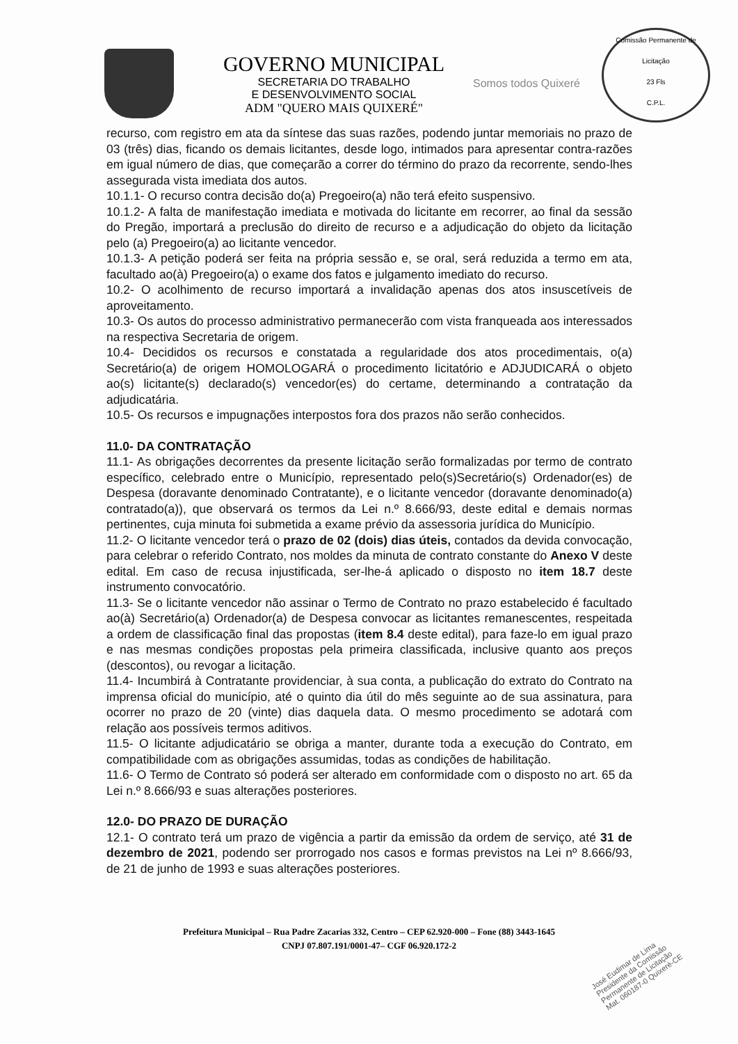GOVERNO MUNICIPAL
SECRETARIA DO TRABALHO
E DESENVOLVIMENTO SOCIAL
ADM "QUERO MAIS QUIXERÉ"
Somos todos Quixeré
Comissão Permanente de Licitação
23 Fls
C.P.L.
recurso, com registro em ata da síntese das suas razões, podendo juntar memoriais no prazo de 03 (três) dias, ficando os demais licitantes, desde logo, intimados para apresentar contra-razões em igual número de dias, que começarão a correr do término do prazo da recorrente, sendo-lhes assegurada vista imediata dos autos.
10.1.1- O recurso contra decisão do(a) Pregoeiro(a) não terá efeito suspensivo.
10.1.2- A falta de manifestação imediata e motivada do licitante em recorrer, ao final da sessão do Pregão, importará a preclusão do direito de recurso e a adjudicação do objeto da licitação pelo (a) Pregoeiro(a) ao licitante vencedor.
10.1.3- A petição poderá ser feita na própria sessão e, se oral, será reduzida a termo em ata, facultado ao(à) Pregoeiro(a) o exame dos fatos e julgamento imediato do recurso.
10.2- O acolhimento de recurso importará a invalidação apenas dos atos insuscetíveis de aproveitamento.
10.3- Os autos do processo administrativo permanecerão com vista franqueada aos interessados na respectiva Secretaria de origem.
10.4- Decididos os recursos e constatada a regularidade dos atos procedimentais, o(a) Secretário(a) de origem HOMOLOGARÁ o procedimento licitatório e ADJUDICARÁ o objeto ao(s) licitante(s) declarado(s) vencedor(es) do certame, determinando a contratação da adjudicatária.
10.5- Os recursos e impugnações interpostos fora dos prazos não serão conhecidos.
11.0- DA CONTRATAÇÃO
11.1- As obrigações decorrentes da presente licitação serão formalizadas por termo de contrato específico, celebrado entre o Município, representado pelo(s)Secretário(s) Ordenador(es) de Despesa (doravante denominado Contratante), e o licitante vencedor (doravante denominado(a) contratado(a)), que observará os termos da Lei n.º 8.666/93, deste edital e demais normas pertinentes, cuja minuta foi submetida a exame prévio da assessoria jurídica do Município.
11.2- O licitante vencedor terá o prazo de 02 (dois) dias úteis, contados da devida convocação, para celebrar o referido Contrato, nos moldes da minuta de contrato constante do Anexo V deste edital. Em caso de recusa injustificada, ser-lhe-á aplicado o disposto no item 18.7 deste instrumento convocatório.
11.3- Se o licitante vencedor não assinar o Termo de Contrato no prazo estabelecido é facultado ao(à) Secretário(a) Ordenador(a) de Despesa convocar as licitantes remanescentes, respeitada a ordem de classificação final das propostas (item 8.4 deste edital), para faze-lo em igual prazo e nas mesmas condições propostas pela primeira classificada, inclusive quanto aos preços (descontos), ou revogar a licitação.
11.4- Incumbirá à Contratante providenciar, à sua conta, a publicação do extrato do Contrato na imprensa oficial do município, até o quinto dia útil do mês seguinte ao de sua assinatura, para ocorrer no prazo de 20 (vinte) dias daquela data. O mesmo procedimento se adotará com relação aos possíveis termos aditivos.
11.5- O licitante adjudicatário se obriga a manter, durante toda a execução do Contrato, em compatibilidade com as obrigações assumidas, todas as condições de habilitação.
11.6- O Termo de Contrato só poderá ser alterado em conformidade com o disposto no art. 65 da Lei n.º 8.666/93 e suas alterações posteriores.
12.0- DO PRAZO DE DURAÇÃO
12.1- O contrato terá um prazo de vigência a partir da emissão da ordem de serviço, até 31 de dezembro de 2021, podendo ser prorrogado nos casos e formas previstos na Lei nº 8.666/93, de 21 de junho de 1993 e suas alterações posteriores.
Prefeitura Municipal – Rua Padre Zacarias 332, Centro – CEP 62.920-000 – Fone (88) 3443-1645
CNPJ 07.807.191/0001-47– CGF 06.920.172-2
José Eudimar de Lima
Presidente da Comissão
Permanente de Licitação
Mat. 060187-0 Quixeré-CE